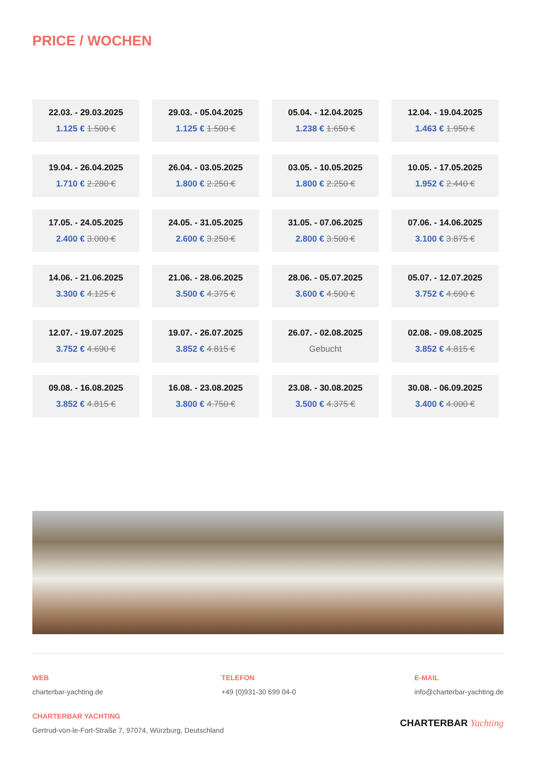PRICE / WOCHEN
22.03. - 29.03.2025
1.125 € 1.500 €
29.03. - 05.04.2025
1.125 € 1.500 €
05.04. - 12.04.2025
1.238 € 1.650 €
12.04. - 19.04.2025
1.463 € 1.950 €
19.04. - 26.04.2025
1.710 € 2.280 €
26.04. - 03.05.2025
1.800 € 2.250 €
03.05. - 10.05.2025
1.800 € 2.250 €
10.05. - 17.05.2025
1.952 € 2.440 €
17.05. - 24.05.2025
2.400 € 3.000 €
24.05. - 31.05.2025
2.600 € 3.250 €
31.05. - 07.06.2025
2.800 € 3.500 €
07.06. - 14.06.2025
3.100 € 3.875 €
14.06. - 21.06.2025
3.300 € 4.125 €
21.06. - 28.06.2025
3.500 € 4.375 €
28.06. - 05.07.2025
3.600 € 4.500 €
05.07. - 12.07.2025
3.752 € 4.690 €
12.07. - 19.07.2025
3.752 € 4.690 €
19.07. - 26.07.2025
3.852 € 4.815 €
26.07. - 02.08.2025
Gebucht
02.08. - 09.08.2025
3.852 € 4.815 €
09.08. - 16.08.2025
3.852 € 4.815 €
16.08. - 23.08.2025
3.800 € 4.750 €
23.08. - 30.08.2025
3.500 € 4.375 €
30.08. - 06.09.2025
3.400 € 4.000 €
WEB
charterbar-yachting.de
TELEFON
+49 (0)931-30 699 04-0
E-MAIL
info@charterbar-yachting.de
CHARTERBAR YACHTING
Gertrud-von-le-Fort-Straße 7, 97074, Würzburg, Deutschland
CHARTERBAR Yachting